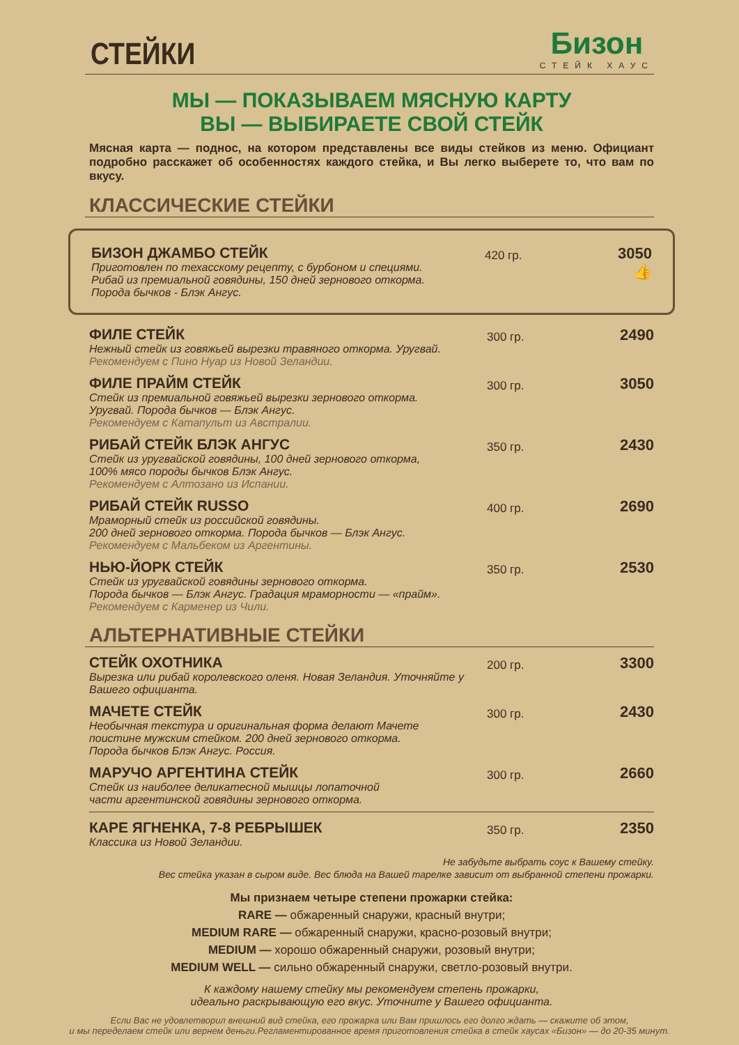СТЕЙКИ
Бизон
СТЕЙК ХАУС
МЫ — ПОКАЗЫВАЕМ МЯСНУЮ КАРТУ
ВЫ — ВЫБИРАЕТЕ СВОЙ СТЕЙК
Мясная карта — поднос, на котором представлены все виды стейков из меню. Официант подробно расскажет об особенностях каждого стейка, и Вы легко выберете то, что вам по вкусу.
КЛАССИЧЕСКИЕ СТЕЙКИ
БИЗОН ДЖАМБО СТЕЙК
Приготовлен по техасскому рецепту, с бурбоном и специями.
Рибай из премиальной говядины, 150 дней зернового откорма.
Порода бычков - Блэк Ангус.
420 гр.
3050 👍
ФИЛЕ СТЕЙК
Нежный стейк из говяжьей вырезки травяного откорма. Уругвай.
Рекомендуем с Пино Нуар из Новой Зеландии.
300 гр.
2490
ФИЛЕ ПРАЙМ СТЕЙК
Стейк из премиальной говяжьей вырезки зернового откорма.
Уругвай. Порода бычков — Блэк Ангус.
Рекомендуем с Катапульт из Австралии.
300 гр.
3050
РИБАЙ СТЕЙК БЛЭК АНГУС
Стейк из уругвайской говядины, 100 дней зернового откорма,
100% мясо породы бычков Блэк Ангус.
Рекомендуем с Алтозано из Испании.
350 гр.
2430
РИБАЙ СТЕЙК RUSSO
Мраморный стейк из российской говядины.
200 дней зернового откорма. Порода бычков — Блэк Ангус.
Рекомендуем с Мальбеком из Аргентины.
400 гр.
2690
НЬЮ-ЙОРК СТЕЙК
Стейк из уругвайской говядины зернового откорма.
Порода бычков — Блэк Ангус. Градация мраморности — «прайм».
Рекомендуем с Карменер из Чили.
350 гр.
2530
АЛЬТЕРНАТИВНЫЕ СТЕЙКИ
СТЕЙК ОХОТНИКА
Вырезка или рибай королевского оленя. Новая Зеландия. Уточняйте у Вашего официанта.
200 гр.
3300
МАЧЕТЕ СТЕЙК
Необычная текстура и оригинальная форма делают Мачете
поистине мужским стейком. 200 дней зернового откорма.
Порода бычков Блэк Ангус. Россия.
300 гр.
2430
МАРУЧО АРГЕНТИНА СТЕЙК
Стейк из наиболее деликатесной мышцы лопаточной
части аргентинской говядины зернового откорма.
300 гр.
2660
КАРЕ ЯГНЕНКА, 7-8 РЕБРЫШЕК
Классика из Новой Зеландии.
350 гр.
2350
Не забудьте выбрать соус к Вашему стейку.
Вес стейка указан в сыром виде. Вес блюда на Вашей тарелке зависит от выбранной степени прожарки.
Мы признаем четыре степени прожарки стейка:
RARE — обжаренный снаружи, красный внутри;
MEDIUM RARE — обжаренный снаружи, красно-розовый внутри;
MEDIUM — хорошо обжаренный снаружи, розовый внутри;
MEDIUM WELL — сильно обжаренный снаружи, светло-розовый внутри.
К каждому нашему стейку мы рекомендуем степень прожарки,
идеально раскрывающую его вкус. Уточните у Вашего официанта.
Если Вас не удовлетворил внешний вид стейка, его прожарка или Вам пришлось его долго ждать — скажите об этом,
и мы переделаем стейк или вернем деньги.Регламентированное время приготовления стейка в стейк хаусах «Бизон» — до 20-35 минут.